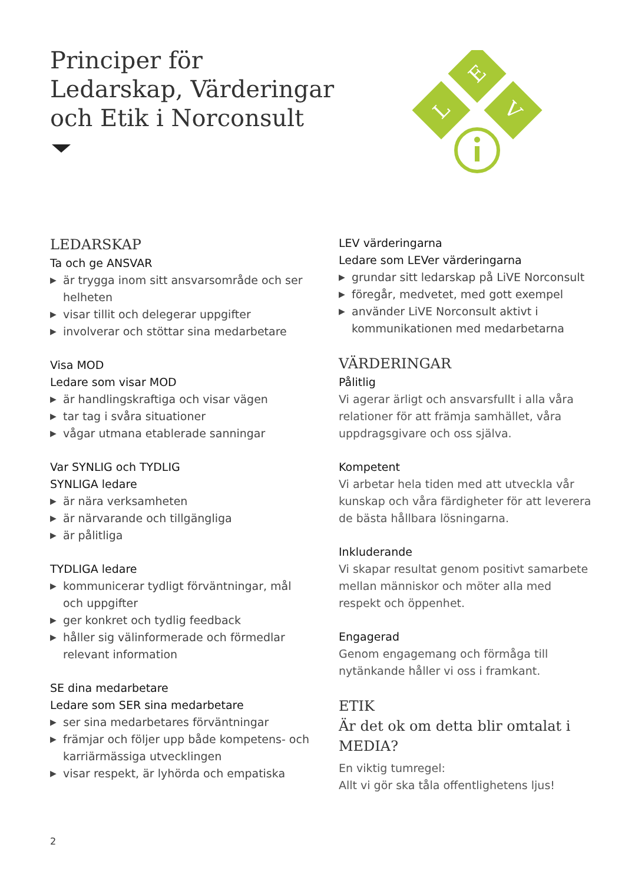Principer för
Ledarskap, Värderingar
och Etik i Norconsult
E
L
V
LEDARSKAP
Ta och ge ANSVAR
▶ är trygga inom sitt ansvarsområde och ser helheten
▶ visar tillit och delegerar uppgifter
▶ involverar och stöttar sina medarbetare
Visa MOD
Ledare som visar MOD
▶ är handlingskraftiga och visar vägen
▶ tar tag i svåra situationer
▶ vågar utmana etablerade sanningar
Var SYNLIG och TYDLIG
SYNLIGA ledare
▶ är nära verksamheten
▶ är närvarande och tillgängliga
▶ är pålitliga
TYDLIGA ledare
▶ kommunicerar tydligt förväntningar, mål och uppgifter
▶ ger konkret och tydlig feedback
▶ håller sig välinformerade och förmedlar relevant information
SE dina medarbetare
Ledare som SER sina medarbetare
▶ ser sina medarbetares förväntningar
▶ främjar och följer upp både kompetens- och karriärmässiga utvecklingen
▶ visar respekt, är lyhörda och empatiska
LEV värderingarna
Ledare som LEVer värderingarna
▶ grundar sitt ledarskap på LiVE Norconsult
▶ föregår, medvetet, med gott exempel
▶ använder LiVE Norconsult aktivt i kommunikationen med medarbetarna
VÄRDERINGAR
Pålitlig
Vi agerar ärligt och ansvarsfullt i alla våra relationer för att främja samhället, våra uppdragsgivare och oss själva.
Kompetent
Vi arbetar hela tiden med att utveckla vår kunskap och våra färdigheter för att leverera de bästa hållbara lösningarna.
Inkluderande
Vi skapar resultat genom positivt samarbete mellan människor och möter alla med respekt och öppenhet.
Engagerad
Genom engagemang och förmåga till nytänkande håller vi oss i framkant.
ETIK
Är det ok om detta blir omtalat i MEDIA?
En viktig tumregel:
Allt vi gör ska tåla offentlighetens ljus!
2